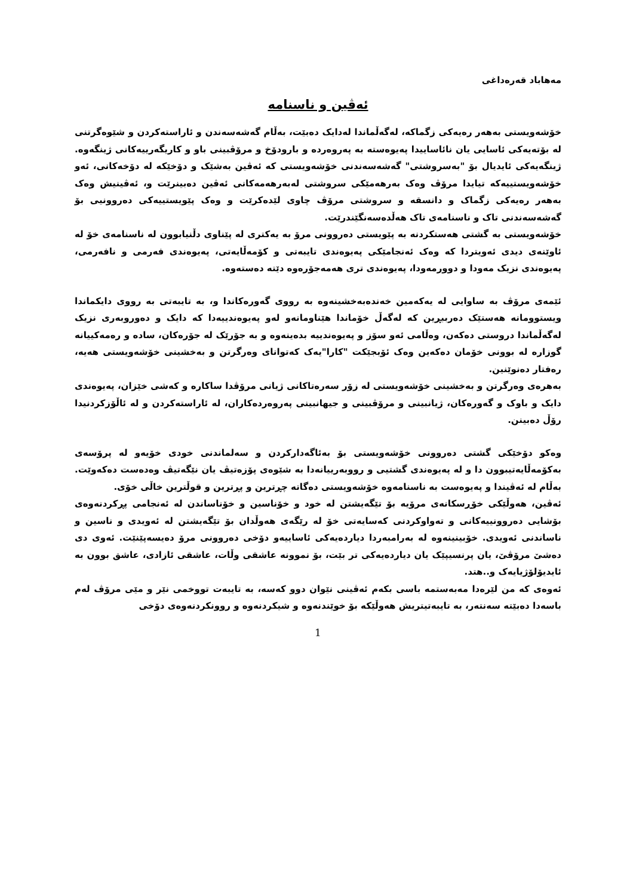مه‌هاباد قه‌ره‌داغی
ئه‌ڤین و ناسنامه
خۆشه‌ویستی به‌هه‌ر ره‌یه‌کی زگماکه، له‌گه‌ڵماندا له‌دایک ده‌بێت، به‌ڵام گه‌شه‌سه‌ندن و ئاراسته‌کردن و شێوه‌گرتنی له‌ بۆته‌یه‌کی ئاسایی یان نائاساییدا په‌یوه‌سته‌ به‌ په‌روه‌رده‌ و بارودۆخ و مرۆڤبینی باو و کاریگه‌رییه‌کانی ژینگه‌وه‌. ژینگه‌یه‌کی ئایدیال بۆ "به‌سروشتی" گه‌شه‌سه‌ندنی خۆشه‌ویستی که‌ ئه‌ڤین به‌شێک و دۆخێکه‌ له‌ دۆخه‌کانی، ئه‌و خۆشه‌ویستییه‌که‌ تیایدا مرۆڤ وه‌ک به‌رهه‌مێکی سروشتی له‌به‌رهه‌مه‌کانی ئه‌ڤین ده‌بینرێت و، ئه‌ڤینیش وه‌ک به‌هه‌ر ره‌یه‌کی زگماک و دانسقه‌ و سروشتی مرۆڤ چاوی لێده‌کرێت و وه‌ک پێویستییه‌کی ده‌روونیی بۆ گه‌شه‌سه‌ندنی تاک و ناسنامه‌ی تاک هه‌ڵده‌سه‌نگێندرێت.
خۆشه‌ویستی به‌ گشتی هه‌ستکردنه‌ به‌ پێویستی ده‌روونی مرۆ به‌ یه‌کتری له‌ پێناوی دڵنیابوون له‌ ناسنامه‌ی خۆ له‌ ئاوێنه‌ی دیدی ئه‌ویتردا که‌ وه‌ک ئه‌نجامێکی په‌یوه‌ندی تایبه‌تی و کۆمه‌ڵایه‌تی، په‌یوه‌ندی فه‌رمی و نافه‌رمی، په‌یوه‌ندی نزیک مه‌ودا و دوورمه‌ودا، په‌یوه‌ندی تری هه‌مه‌جۆره‌وه‌ دێته‌ ده‌سته‌وه‌.
ئێمه‌ی مرۆڤ به‌ ساوایی له‌ یه‌که‌مین خه‌نده‌به‌خشینه‌وه‌ به‌ رووی گه‌وره‌کاندا و، به‌ تایبه‌تی به‌ رووی دایکماندا ویستوومانه‌ هه‌ستێک ده‌رببڕین که‌ له‌گه‌ڵ خۆماندا هێناومانه‌و له‌و په‌یوه‌ندییه‌دا که‌ دایک و ده‌وروبه‌ری نزیک له‌گه‌ڵماندا دروستی ده‌که‌ن، وه‌ڵامی ئه‌و سۆز و په‌یوه‌ندییه‌ بده‌ینه‌وه‌ و به‌ جۆرێک له‌ جۆره‌کان، ساده‌ و ره‌مه‌کییانه‌ گوزاره‌ له‌ بوونی خۆمان ده‌که‌ین وه‌ک ئۆبجێکت "کارا"یه‌ک که‌توانای وه‌رگرتن و به‌خشینی خۆشه‌ویستی هه‌یه‌، ره‌فتار ده‌نوێنین.
به‌هره‌ی وه‌رگرتن و به‌خشینی خۆشه‌ویستی له‌ زۆر سه‌ره‌تاکانی ژیانی مرۆڤدا ساکاره‌ و که‌شی خێزان، په‌یوه‌ندی دایک و باوک و گه‌وره‌کان، ژیانبینی و مرۆڤبینی و جیهانبینی په‌روه‌رده‌کاران، له‌ ئاراسته‌کردن و له‌ ئاڵۆزکردنیدا رۆڵ ده‌بینن.
وه‌کو دۆخێکی گشتی ده‌روونی خۆشه‌ویستی بۆ به‌ئاگه‌دارکردن و سه‌لماندنی خودی خۆیه‌و له‌ پرۆسه‌ی به‌کۆمه‌ڵایه‌تیبوون دا و له‌ په‌یوه‌ندی گشتیی و رووبه‌رییانه‌دا به‌ شێوه‌ی پۆزه‌تیڤ یان نێگه‌تیڤ وه‌ده‌ست ده‌که‌وێت. به‌ڵام له‌ ئه‌ڤیندا و په‌یوه‌ست به‌ ناسنامه‌وه‌ خۆشه‌ویستی ده‌گاته‌ چڕترین و پڕترین و قوڵترین خاڵی خۆی.
ئه‌ڤین، هه‌وڵێکی خۆڕسکانه‌ی مرۆیه‌ بۆ تێگه‌یشتن له‌ خود و خۆناسین و خۆناساندن له‌ ئه‌نجامی پڕکردنه‌وه‌ی بۆشایی ده‌روونییه‌کانی و ته‌واوکردنی که‌سایه‌تی خۆ له‌ رێگه‌ی هه‌وڵدان بۆ تێگه‌یشتن له‌ ئه‌ویدی و ناسین و ناساندنی ئه‌ویدی. خۆبینینه‌وه‌ له‌ به‌رامبه‌ردا دیارده‌یه‌کی ئاساییه‌و دۆخی ده‌روونی مرۆ ده‌یسه‌پێنێت. ئه‌وی دی ده‌شێ مرۆڤێ، یان پرنسیپێک یان دیارده‌یه‌کی تر بێت، بۆ نموونه‌ عاشقی وڵات، عاشقی ئازادی، عاشق بوون به‌ ئایدیۆلۆژیایه‌ک و..هتد.
ئه‌وه‌ی که‌ من لێره‌دا مه‌به‌ستمه‌ باسی بکه‌م ئه‌ڤینی نێوان دوو که‌سه‌، به‌ تایبه‌ت تووخمی نێر و مێی مرۆڤ له‌م باسه‌دا ده‌بێته‌ سه‌نته‌ر، به‌ تایبه‌تیتریش هه‌وڵێکه‌ بۆ خوێندنه‌وه‌ و شیکردنه‌وه‌ و روونکردنه‌وه‌ی دۆخی
1